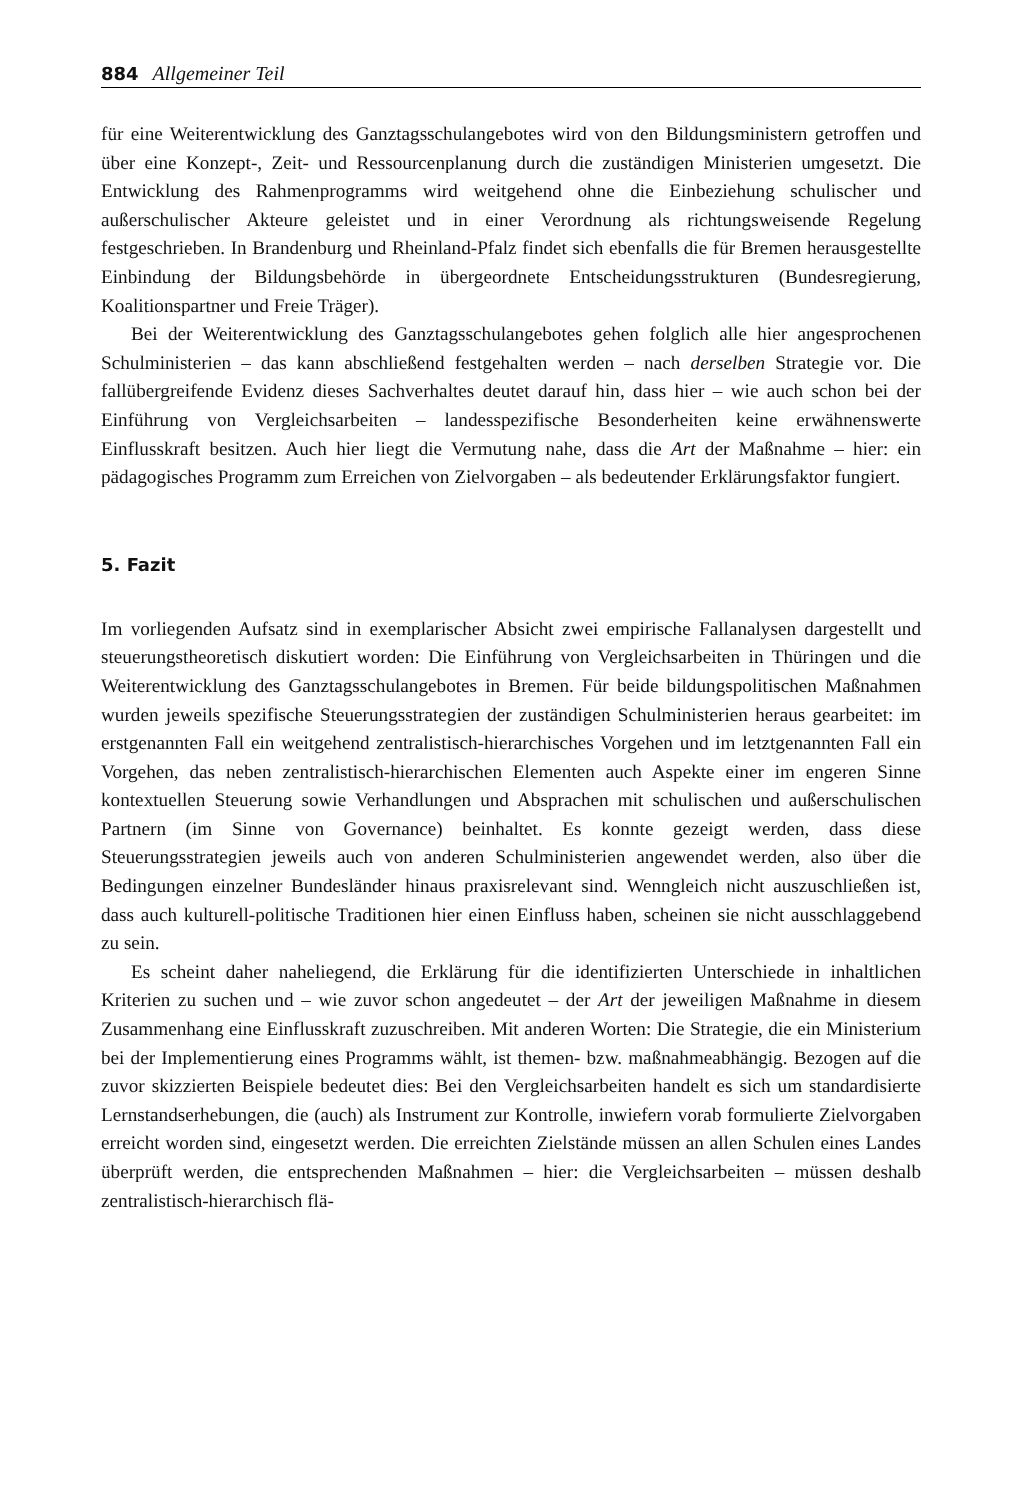884 Allgemeiner Teil
für eine Weiterentwicklung des Ganztagsschulangebotes wird von den Bildungsministern getroffen und über eine Konzept-, Zeit- und Ressourcenplanung durch die zuständigen Ministerien umgesetzt. Die Entwicklung des Rahmenprogramms wird weitgehend ohne die Einbeziehung schulischer und außerschulischer Akteure geleistet und in einer Verordnung als richtungsweisende Regelung festgeschrieben. In Brandenburg und Rheinland-Pfalz findet sich ebenfalls die für Bremen herausgestellte Einbindung der Bildungsbehörde in übergeordnete Entscheidungsstrukturen (Bundesregierung, Koalitionspartner und Freie Träger).
Bei der Weiterentwicklung des Ganztagsschulangebotes gehen folglich alle hier angesprochenen Schulministerien – das kann abschließend festgehalten werden – nach derselben Strategie vor. Die fallübergreifende Evidenz dieses Sachverhaltes deutet darauf hin, dass hier – wie auch schon bei der Einführung von Vergleichsarbeiten – landesspezifische Besonderheiten keine erwähnenswerte Einflusskraft besitzen. Auch hier liegt die Vermutung nahe, dass die Art der Maßnahme – hier: ein pädagogisches Programm zum Erreichen von Zielvorgaben – als bedeutender Erklärungsfaktor fungiert.
5. Fazit
Im vorliegenden Aufsatz sind in exemplarischer Absicht zwei empirische Fallanalysen dargestellt und steuerungstheoretisch diskutiert worden: Die Einführung von Vergleichsarbeiten in Thüringen und die Weiterentwicklung des Ganztagsschulangebotes in Bremen. Für beide bildungspolitischen Maßnahmen wurden jeweils spezifische Steuerungsstrategien der zuständigen Schulministerien heraus gearbeitet: im erstgenannten Fall ein weitgehend zentralistisch-hierarchisches Vorgehen und im letztgenannten Fall ein Vorgehen, das neben zentralistisch-hierarchischen Elementen auch Aspekte einer im engeren Sinne kontextuellen Steuerung sowie Verhandlungen und Absprachen mit schulischen und außerschulischen Partnern (im Sinne von Governance) beinhaltet. Es konnte gezeigt werden, dass diese Steuerungsstrategien jeweils auch von anderen Schulministerien angewendet werden, also über die Bedingungen einzelner Bundesländer hinaus praxisrelevant sind. Wenngleich nicht auszuschließen ist, dass auch kulturell-politische Traditionen hier einen Einfluss haben, scheinen sie nicht ausschlaggebend zu sein.
Es scheint daher naheliegend, die Erklärung für die identifizierten Unterschiede in inhaltlichen Kriterien zu suchen und – wie zuvor schon angedeutet – der Art der jeweiligen Maßnahme in diesem Zusammenhang eine Einflusskraft zuzuschreiben. Mit anderen Worten: Die Strategie, die ein Ministerium bei der Implementierung eines Programms wählt, ist themen- bzw. maßnahmeabhängig. Bezogen auf die zuvor skizzierten Beispiele bedeutet dies: Bei den Vergleichsarbeiten handelt es sich um standardisierte Lernstandserhebungen, die (auch) als Instrument zur Kontrolle, inwiefern vorab formulierte Zielvorgaben erreicht worden sind, eingesetzt werden. Die erreichten Zielstände müssen an allen Schulen eines Landes überprüft werden, die entsprechenden Maßnahmen – hier: die Vergleichsarbeiten – müssen deshalb zentralistisch-hierarchisch flä-